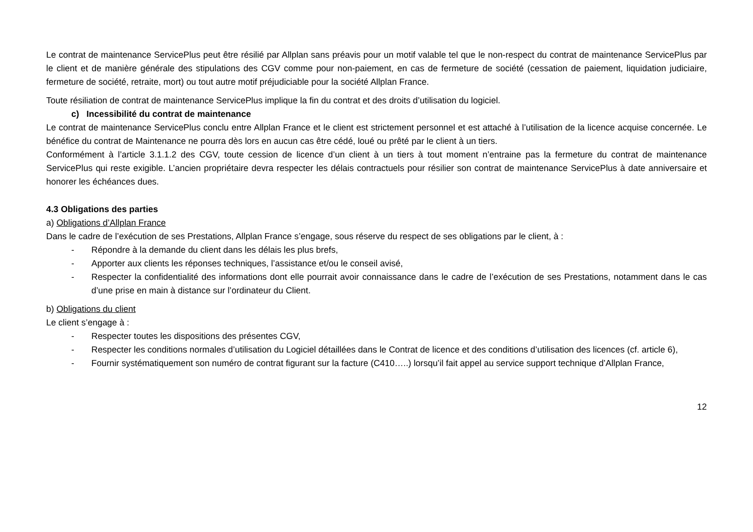Le contrat de maintenance ServicePlus peut être résilié par Allplan sans préavis pour un motif valable tel que le non-respect du contrat de maintenance ServicePlus par le client et de manière générale des stipulations des CGV comme pour non-paiement, en cas de fermeture de société (cessation de paiement, liquidation judiciaire, fermeture de société, retraite, mort) ou tout autre motif préjudiciable pour la société Allplan France.
Toute résiliation de contrat de maintenance ServicePlus implique la fin du contrat et des droits d’utilisation du logiciel.
c) Incessibilité du contrat de maintenance
Le contrat de maintenance ServicePlus conclu entre Allplan France et le client est strictement personnel et est attaché à l’utilisation de la licence acquise concernée. Le bénéfice du contrat de Maintenance ne pourra dès lors en aucun cas être cédé, loué ou prêté par le client à un tiers.
Conformément à l’article 3.1.1.2 des CGV, toute cession de licence d’un client à un tiers à tout moment n’entraine pas la fermeture du contrat de maintenance ServicePlus qui reste exigible. L’ancien propriétaire devra respecter les délais contractuels pour résilier son contrat de maintenance ServicePlus à date anniversaire et honorer les échéances dues.
4.3 Obligations des parties
a) Obligations d’Allplan France
Dans le cadre de l’exécution de ses Prestations, Allplan France s’engage, sous réserve du respect de ses obligations par le client, à :
- Répondre à la demande du client dans les délais les plus brefs,
- Apporter aux clients les réponses techniques, l’assistance et/ou le conseil avisé,
- Respecter la confidentialité des informations dont elle pourrait avoir connaissance dans le cadre de l’exécution de ses Prestations, notamment dans le cas d’une prise en main à distance sur l’ordinateur du Client.
b) Obligations du client
Le client s’engage à :
- Respecter toutes les dispositions des présentes CGV,
- Respecter les conditions normales d’utilisation du Logiciel détaillées dans le Contrat de licence et des conditions d’utilisation des licences (cf. article 6),
- Fournir systématiquement son numéro de contrat figurant sur la facture (C410…..) lorsqu’il fait appel au service support technique d’Allplan France,
12